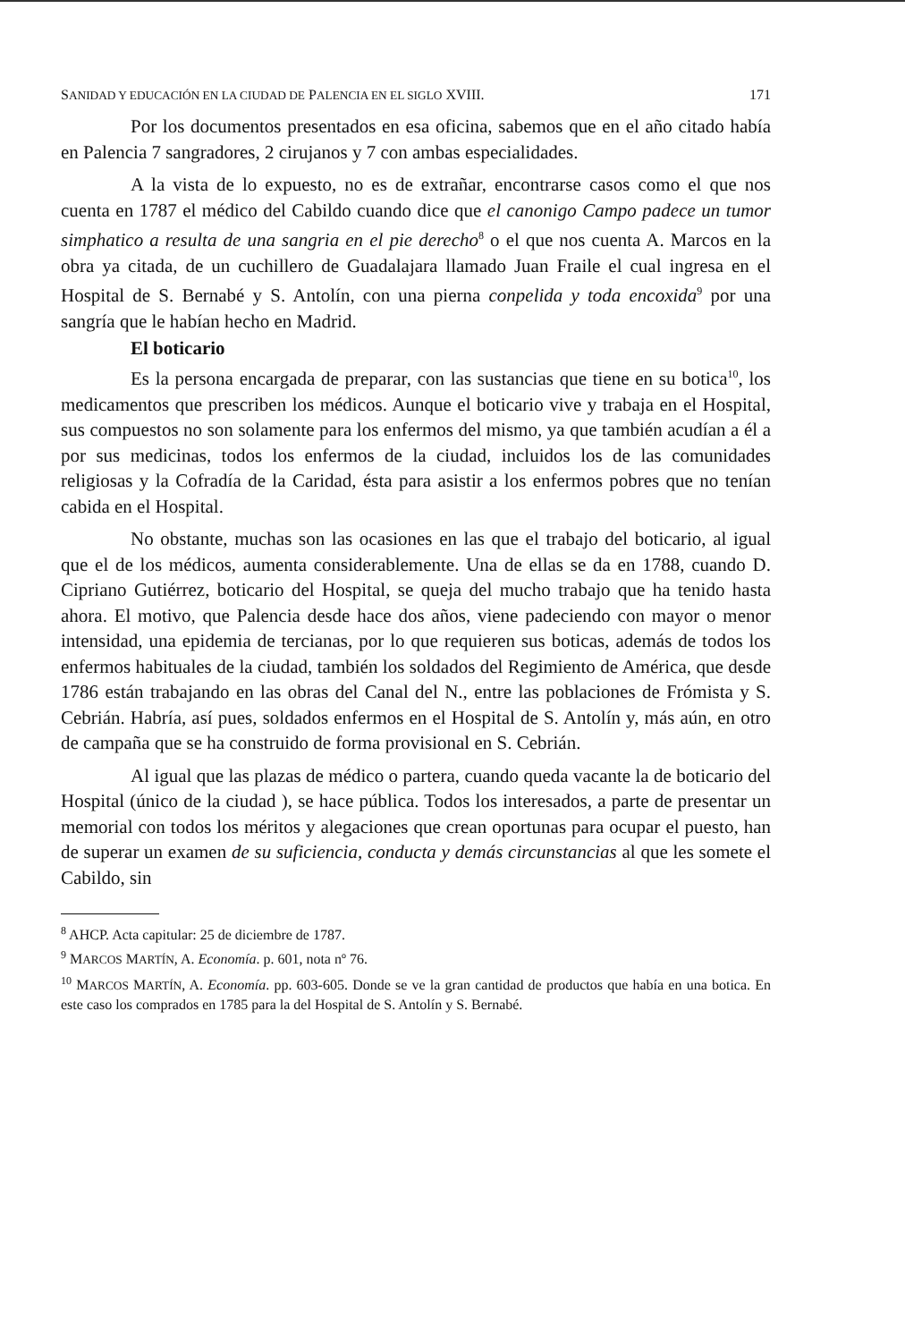SANIDAD Y EDUCACIÓN EN LA CIUDAD DE PALENCIA EN EL SIGLO XVIII. 171
Por los documentos presentados en esa oficina, sabemos que en el año citado había en Palencia 7 sangradores, 2 cirujanos y 7 con ambas especialidades.
A la vista de lo expuesto, no es de extrañar, encontrarse casos como el que nos cuenta en 1787 el médico del Cabildo cuando dice que el canonigo Campo padece un tumor simphatico a resulta de una sangria en el pie derecho<sup>8</sup> o el que nos cuenta A. Marcos en la obra ya citada, de un cuchillero de Guadalajara llamado Juan Fraile el cual ingresa en el Hospital de S. Bernabé y S. Antolín, con una pierna conpelida y toda encoxida<sup>9</sup> por una sangría que le habían hecho en Madrid.
El boticario
Es la persona encargada de preparar, con las sustancias que tiene en su botica<sup>10</sup>, los medicamentos que prescriben los médicos. Aunque el boticario vive y trabaja en el Hospital, sus compuestos no son solamente para los enfermos del mismo, ya que también acudían a él a por sus medicinas, todos los enfermos de la ciudad, incluidos los de las comunidades religiosas y la Cofradía de la Caridad, ésta para asistir a los enfermos pobres que no tenían cabida en el Hospital.
No obstante, muchas son las ocasiones en las que el trabajo del boticario, al igual que el de los médicos, aumenta considerablemente. Una de ellas se da en 1788, cuando D. Cipriano Gutiérrez, boticario del Hospital, se queja del mucho trabajo que ha tenido hasta ahora. El motivo, que Palencia desde hace dos años, viene padeciendo con mayor o menor intensidad, una epidemia de tercianas, por lo que requieren sus boticas, además de todos los enfermos habituales de la ciudad, también los soldados del Regimiento de América, que desde 1786 están trabajando en las obras del Canal del N., entre las poblaciones de Frómista y S. Cebrián. Habría, así pues, soldados enfermos en el Hospital de S. Antolín y, más aún, en otro de campaña que se ha construido de forma provisional en S. Cebrián.
Al igual que las plazas de médico o partera, cuando queda vacante la de boticario del Hospital (único de la ciudad ), se hace pública. Todos los interesados, a parte de presentar un memorial con todos los méritos y alegaciones que crean oportunas para ocupar el puesto, han de superar un examen de su suficiencia, conducta y demás circunstancias al que les somete el Cabildo, sin
<sup>8</sup> AHCP. Acta capitular: 25 de diciembre de 1787.
<sup>9</sup> MARCOS MARTÍN, A. Economía. p. 601, nota nº 76.
<sup>10</sup> MARCOS MARTÍN, A. Economía. pp. 603-605. Donde se ve la gran cantidad de productos que había en una botica. En este caso los comprados en 1785 para la del Hospital de S. Antolín y S. Bernabé.